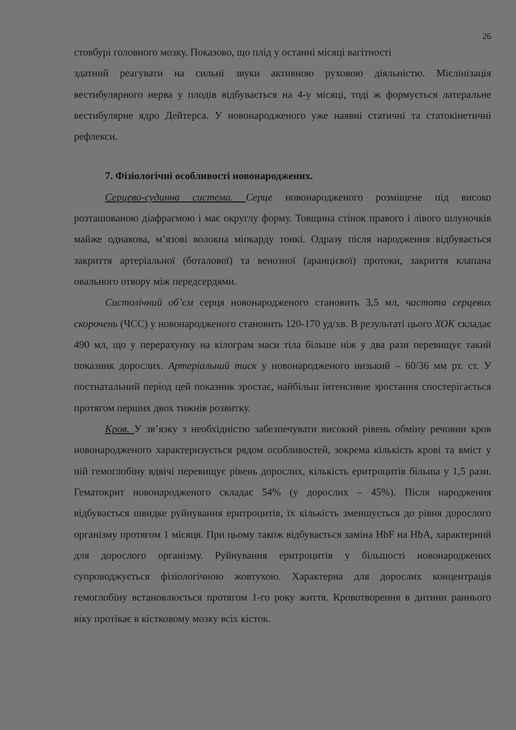26
стовбурі головного мозку. Показово, що плід у останні місяці вагітності
здатний реагувати на сильні звуки активною руховою діяльністю. Мієлінізація вестибулярного нерва у плодів відбувається на 4-у місяці, тоді ж формується латеральне вестибулярне ядро Дейтерса. У новонародженого уже наявні статичні та статокінетичні рефлекси.
7. Фізіологічні особливості новонароджених.
Серцево-судинна система. Серце новонародженого розміщене під високо розташованою діафрагмою і має округлу форму. Товщина стінок правого і лівого шлуночків майже однакова, м’язові волокна міокарду тонкі. Одразу після народження відбувається закриття артеріальної (боталової) та венозної (аранцієвої) протоки, закриття клапана овального отвору між передсердями.
Систолічний об’єм серця новонародженого становить 3,5 мл, частота серцевих скорочень (ЧСС) у новонародженого становить 120-170 уд/хв. В результаті цього ХОК складає 490 мл, що у перерахунку на кілограм маси тіла більше ніж у два рази перевищує такий показник дорослих. Артеріальний тиск у новонародженого низький – 60/36 мм рт. ст. У постнатальний період цей показник зростає, найбільш інтенсивне зростання спостерігається протягом перших двох тижнів розвитку.
Кров. У зв’язку з необхідністю забезпечувати високий рівень обміну речовин кров новонародженого характеризується рядом особливостей, зокрема кількість крові та вміст у ній гемоглобіну вдвічі перевищує рівень дорослих, кількість еритроцитів більша у 1,5 рази. Гематокрит новонародженого складає 54% (у дорослих – 45%). Після народження відбувається швидке руйнування еритроцитів, їх кількість зменшується до рівня дорослого організму протягом 1 місяця. При цьому також відбувається заміна HbF на HbA, характерний для дорослого організму. Руйнування еритроцитів у більшості новонароджених супроводжується фізіологічною жовтухою. Характерна для дорослих концентрація гемоглобіну встановлюється протягом 1-го року життя. Кровотворення в дитини раннього віку протікає в кістковому мозку всіх кісток.